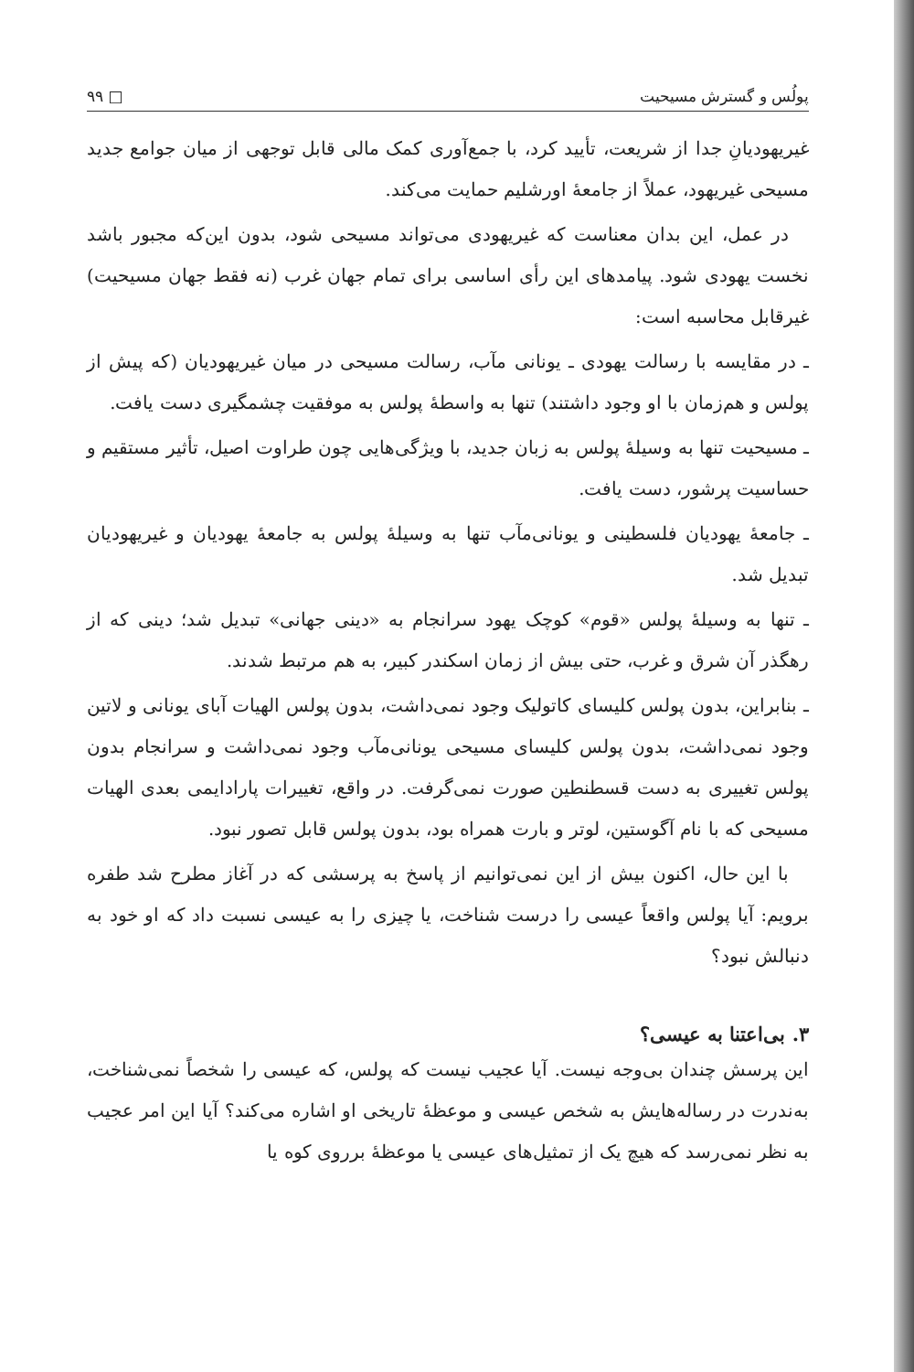پولُس و گسترش مسیحیت □ ۹۹
غیریهودیانِ جدا از شریعت، تأیید کرد، با جمع‌آوری کمک مالی قابل توجهی از میان جوامع جدید مسیحی غیریهود، عملاً از جامعهٔ اورشلیم حمایت می‌کند.
در عمل، این بدان معناست که غیریهودی می‌تواند مسیحی شود، بدون این‌که مجبور باشد نخست یهودی شود. پیامدهای این رأی اساسی برای تمام جهان غرب (نه فقط جهان مسیحیت) غیرقابل محاسبه است:
ـ در مقایسه با رسالت یهودی ـ یونانی مآب، رسالت مسیحی در میان غیریهودیان (که پیش از پولس و هم‌زمان با او وجود داشتند) تنها به واسطهٔ پولس به موفقیت چشمگیری دست یافت.
ـ مسیحیت تنها به وسیلهٔ پولس به زبان جدید، با ویژگی‌هایی چون طراوت اصیل، تأثیر مستقیم و حساسیت پرشور، دست یافت.
ـ جامعهٔ یهودیان فلسطینی و یونانی‌مآب تنها به وسیلهٔ پولس به جامعهٔ یهودیان و غیریهودیان تبدیل شد.
ـ تنها به وسیلهٔ پولس «قوم» کوچک یهود سرانجام به «دینی جهانی» تبدیل شد؛ دینی که از رهگذر آن شرق و غرب، حتی بیش از زمان اسکندر کبیر، به هم مرتبط شدند.
ـ بنابراین، بدون پولس کلیسای کاتولیک وجود نمی‌داشت، بدون پولس الهیات آبای یونانی و لاتین وجود نمی‌داشت، بدون پولس کلیسای مسیحی یونانی‌مآب وجود نمی‌داشت و سرانجام بدون پولس تغییری به دست قسطنطین صورت نمی‌گرفت. در واقع، تغییرات پارادایمی بعدی الهیات مسیحی که با نام آگوستین، لوتر و بارت همراه بود، بدون پولس قابل تصور نبود.
با این حال، اکنون بیش از این نمی‌توانیم از پاسخ به پرسشی که در آغاز مطرح شد طفره برویم: آیا پولس واقعاً عیسی را درست شناخت، یا چیزی را به عیسی نسبت داد که او خود به دنبالش نبود؟
۳. بی‌اعتنا به عیسی؟
این پرسش چندان بی‌وجه نیست. آیا عجیب نیست که پولس، که عیسی را شخصاً نمی‌شناخت، به‌ندرت در رساله‌هایش به شخص عیسی و موعظهٔ تاریخی او اشاره می‌کند؟ آیا این امر عجیب به نظر نمی‌رسد که هیچ یک از تمثیل‌های عیسی یا موعظهٔ برروی کوه یا